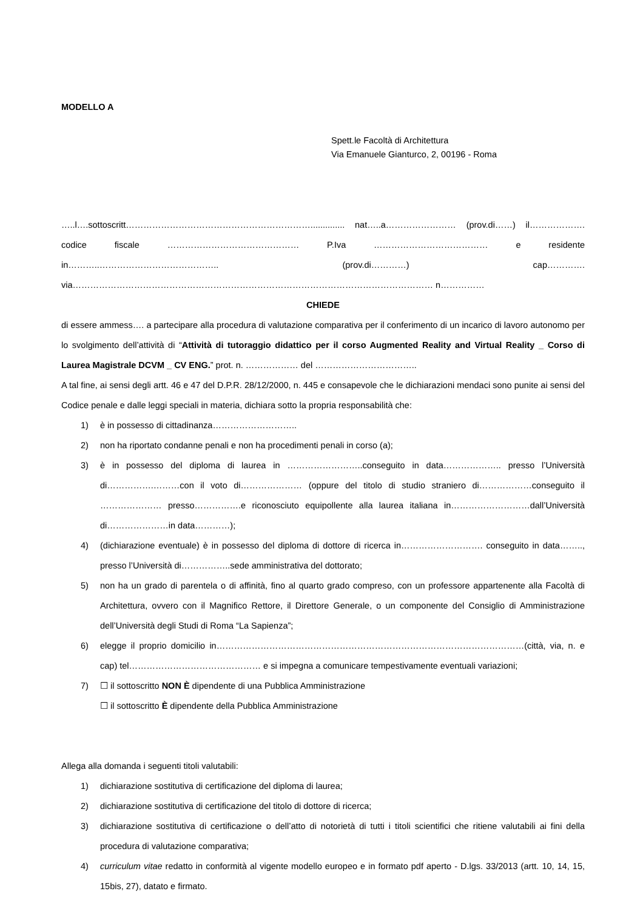MODELLO A
Spett.le Facoltà di Architettura
Via Emanuele Gianturco, 2, 00196 - Roma
…..l….sottoscritt……………………………………………………….............. nat…..a…………………… (prov.di……) il………………. codice fiscale ……………………………………… P.Iva ………………………………… e residente in………..………………………………….. (prov.di…………) cap…………. via…………………………………………………………………………………………………………… n……………
CHIEDE
di essere ammess…. a partecipare alla procedura di valutazione comparativa per il conferimento di un incarico di lavoro autonomo per lo svolgimento dell’attività di “Attività di tutoraggio didattico per il corso Augmented Reality and Virtual Reality _ Corso di Laurea Magistrale DCVM _ CV ENG.” prot. n. ……………… del ……………………………..
A tal fine, ai sensi degli artt. 46 e 47 del D.P.R. 28/12/2000, n. 445 e consapevole che le dichiarazioni mendaci sono punite ai sensi del Codice penale e dalle leggi speciali in materia, dichiara sotto la propria responsabilità che:
1) è in possesso di cittadinanza………………………..
2) non ha riportato condanne penali e non ha procedimenti penali in corso (a);
3) è in possesso del diploma di laurea in ……………………..conseguito in data……………….. presso l’Università di…………….………con il voto di………………… (oppure del titolo di studio straniero di………………conseguito il ………………… presso…………….e riconosciuto equipollente alla laurea italiana in………………………dall’Università di…………………in data…………);
4) (dichiarazione eventuale) è in possesso del diploma di dottore di ricerca in………………………. conseguito in data…….., presso l’Università di……………..sede amministrativa del dottorato;
5) non ha un grado di parentela o di affinità, fino al quarto grado compreso, con un professore appartenente alla Facoltà di Architettura, ovvero con il Magnifico Rettore, il Direttore Generale, o un componente del Consiglio di Amministrazione dell’Università degli Studi di Roma “La Sapienza”;
6) elegge il proprio domicilio in……………………………………………………………………………………………(città, via, n. e cap) tel……………………………………… e si impegna a comunicare tempestivamente eventuali variazioni;
7) ☐ il sottoscritto NON È dipendente di una Pubblica Amministrazione
☐ il sottoscritto È dipendente della Pubblica Amministrazione
Allega alla domanda i seguenti titoli valutabili:
1) dichiarazione sostitutiva di certificazione del diploma di laurea;
2) dichiarazione sostitutiva di certificazione del titolo di dottore di ricerca;
3) dichiarazione sostitutiva di certificazione o dell’atto di notorietà di tutti i titoli scientifici che ritiene valutabili ai fini della procedura di valutazione comparativa;
4) curriculum vitae redatto in conformità al vigente modello europeo e in formato pdf aperto - D.lgs. 33/2013 (artt. 10, 14, 15, 15bis, 27), datato e firmato.